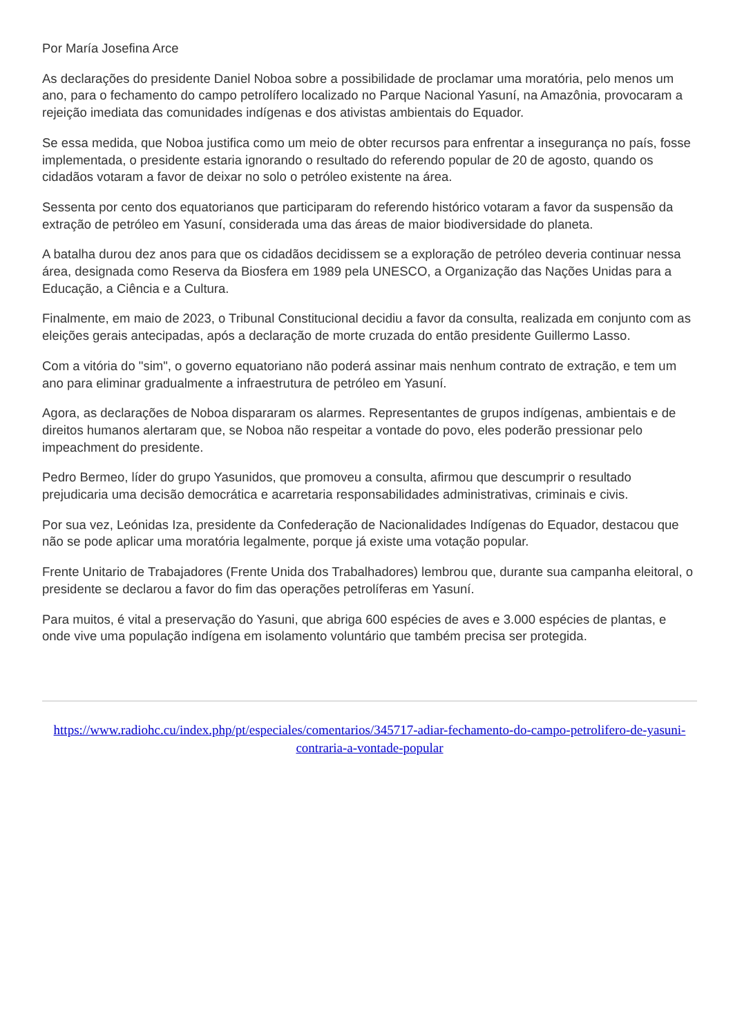Por María Josefina Arce
As declarações do presidente Daniel Noboa sobre a possibilidade de proclamar uma moratória, pelo menos um ano, para o fechamento do campo petrolífero localizado no Parque Nacional Yasuní, na Amazônia, provocaram a rejeição imediata das comunidades indígenas e dos ativistas ambientais do Equador.
Se essa medida, que Noboa justifica como um meio de obter recursos para enfrentar a insegurança no país, fosse implementada, o presidente estaria ignorando o resultado do referendo popular de 20 de agosto, quando os cidadãos votaram a favor de deixar no solo o petróleo existente na área.
Sessenta por cento dos equatorianos que participaram do referendo histórico votaram a favor da suspensão da extração de petróleo em Yasuní, considerada uma das áreas de maior biodiversidade do planeta.
A batalha durou dez anos para que os cidadãos decidissem se a exploração de petróleo deveria continuar nessa área, designada como Reserva da Biosfera em 1989 pela UNESCO, a Organização das Nações Unidas para a Educação, a Ciência e a Cultura.
Finalmente, em maio de 2023, o Tribunal Constitucional decidiu a favor da consulta, realizada em conjunto com as eleições gerais antecipadas, após a declaração de morte cruzada do então presidente Guillermo Lasso.
Com a vitória do "sim", o governo equatoriano não poderá assinar mais nenhum contrato de extração, e tem um ano para eliminar gradualmente a infraestrutura de petróleo em Yasuní.
Agora, as declarações de Noboa dispararam os alarmes. Representantes de grupos indígenas, ambientais e de direitos humanos alertaram que, se Noboa não respeitar a vontade do povo, eles poderão pressionar pelo impeachment do presidente.
Pedro Bermeo, líder do grupo Yasunidos, que promoveu a consulta, afirmou que descumprir o resultado prejudicaria uma decisão democrática e acarretaria responsabilidades administrativas, criminais e civis.
Por sua vez, Leónidas Iza, presidente da Confederação de Nacionalidades Indígenas do Equador, destacou que não se pode aplicar uma moratória legalmente, porque já existe uma votação popular.
Frente Unitario de Trabajadores (Frente Unida dos Trabalhadores) lembrou que, durante sua campanha eleitoral, o presidente se declarou a favor do fim das operações petrolíferas em Yasuní.
Para muitos, é vital a preservação do Yasuni, que abriga 600 espécies de aves e 3.000 espécies de plantas, e onde vive uma população indígena em isolamento voluntário que também precisa ser protegida.
https://www.radiohc.cu/index.php/pt/especiales/comentarios/345717-adiar-fechamento-do-campo-petrolifero-de-yasuni-contraria-a-vontade-popular